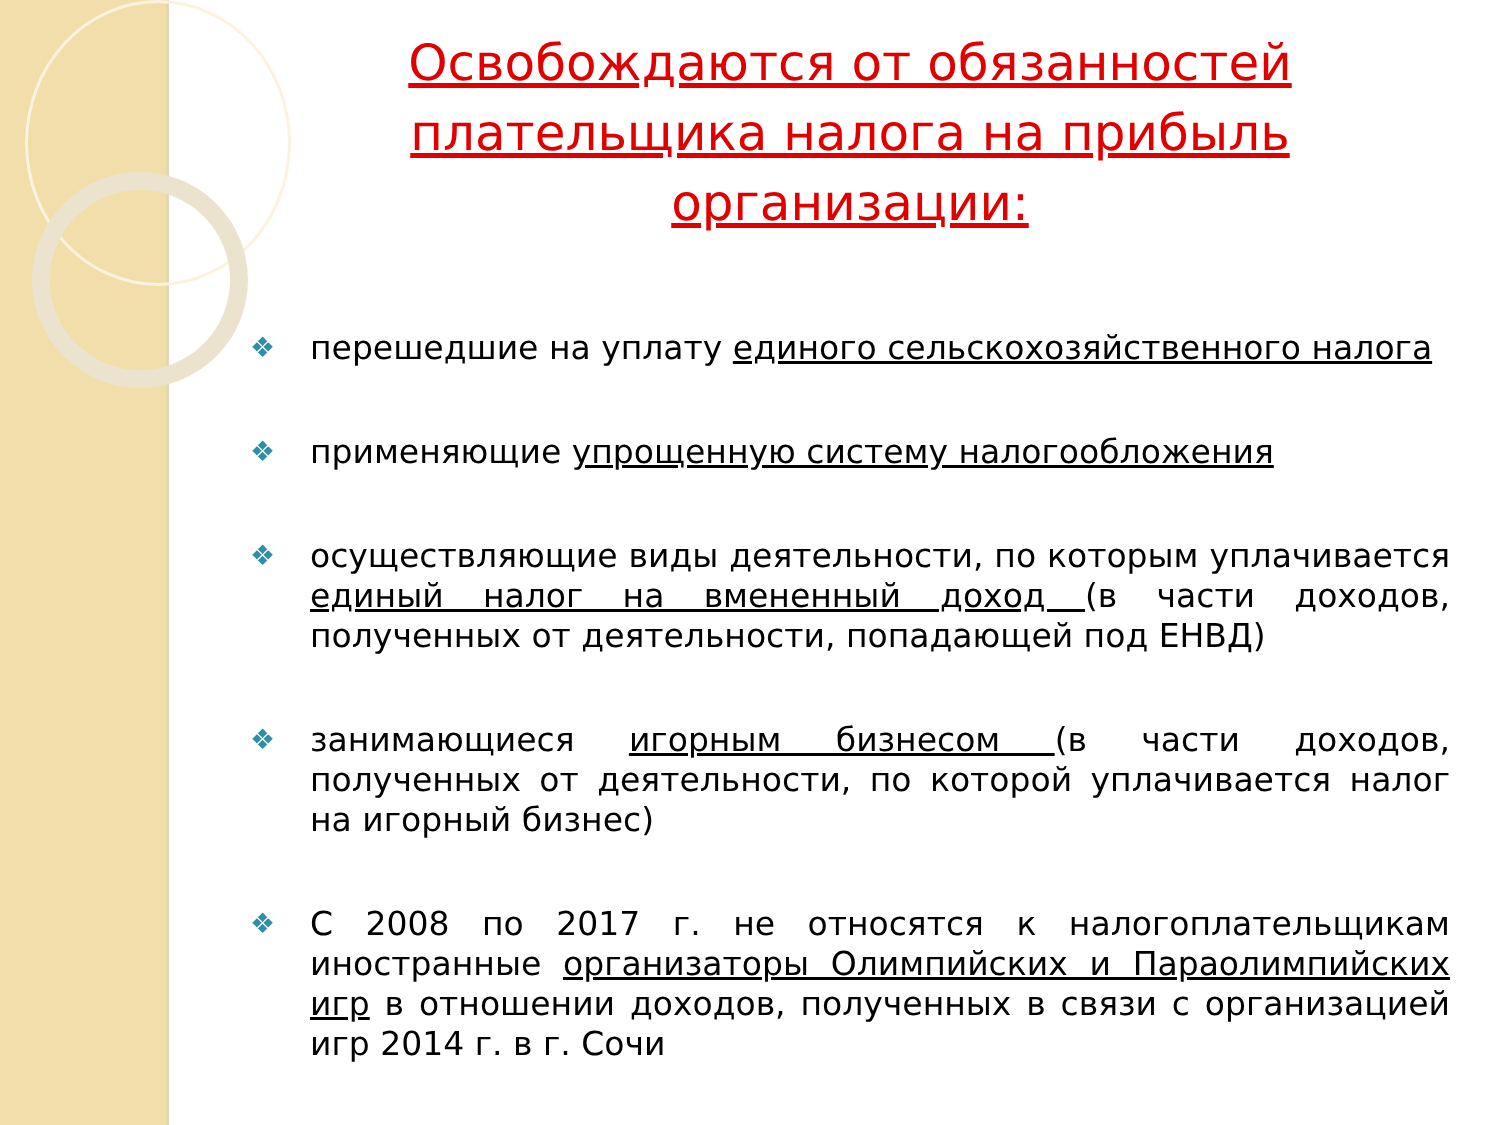Освобождаются от обязанностей плательщика налога на прибыль организации:
❖ перешедшие на уплату единого сельскохозяйственного налога
❖ применяющие упрощенную систему налогообложения
❖ осуществляющие виды деятельности, по которым уплачивается единый налог на вмененный доход (в части доходов, полученных от деятельности, попадающей под ЕНВД)
❖ занимающиеся игорным бизнесом (в части доходов, полученных от деятельности, по которой уплачивается налог на игорный бизнес)
❖ С 2008 по 2017 г. не относятся к налогоплательщикам иностранные организаторы Олимпийских и Параолимпийских игр в отношении доходов, полученных в связи с организацией игр 2014 г. в г. Сочи